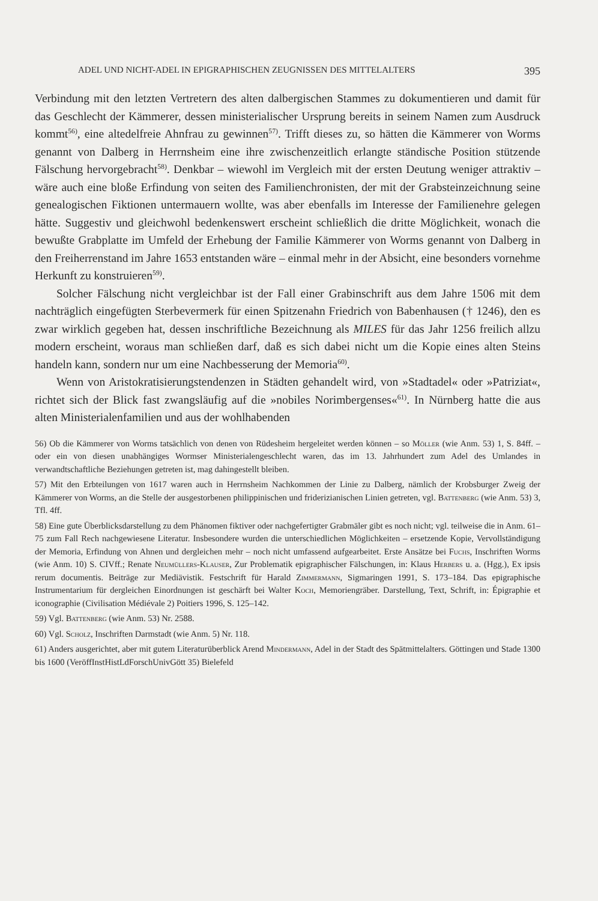ADEL UND NICHT-ADEL IN EPIGRAPHISCHEN ZEUGNISSEN DES MITTELALTERS 395
Verbindung mit den letzten Vertretern des alten dalbergischen Stammes zu dokumentieren und damit für das Geschlecht der Kämmerer, dessen ministerialischer Ursprung bereits in seinem Namen zum Ausdruck kommt<sup>56)</sup>, eine altedelfreie Ahnfrau zu gewinnen<sup>57)</sup>. Trifft dieses zu, so hätten die Kämmerer von Worms genannt von Dalberg in Herrnsheim eine ihre zwischenzeitlich erlangte ständische Position stützende Fälschung hervorgebracht<sup>58)</sup>. Denkbar – wiewohl im Vergleich mit der ersten Deutung weniger attraktiv – wäre auch eine bloße Erfindung von seiten des Familienchronisten, der mit der Grabsteinzeichnung seine genealogischen Fiktionen untermauern wollte, was aber ebenfalls im Interesse der Familienehre gelegen hätte. Suggestiv und gleichwohl bedenkenswert erscheint schließlich die dritte Möglichkeit, wonach die bewußte Grabplatte im Umfeld der Erhebung der Familie Kämmerer von Worms genannt von Dalberg in den Freiherrenstand im Jahre 1653 entstanden wäre – einmal mehr in der Absicht, eine besonders vornehme Herkunft zu konstruieren<sup>59)</sup>.
Solcher Fälschung nicht vergleichbar ist der Fall einer Grabinschrift aus dem Jahre 1506 mit dem nachträglich eingefügten Sterbevermerk für einen Spitzenahn Friedrich von Babenhausen († 1246), den es zwar wirklich gegeben hat, dessen inschriftliche Bezeichnung als MILES für das Jahr 1256 freilich allzu modern erscheint, woraus man schließen darf, daß es sich dabei nicht um die Kopie eines alten Steins handeln kann, sondern nur um eine Nachbesserung der Memoria<sup>60)</sup>.
Wenn von Aristokratisierungstendenzen in Städten gehandelt wird, von »Stadtadel« oder »Patriziat«, richtet sich der Blick fast zwangsläufig auf die »nobiles Norimbergenses«<sup>61)</sup>. In Nürnberg hatte die aus alten Ministerialenfamilien und aus der wohlhabenden
56) Ob die Kämmerer von Worms tatsächlich von denen von Rüdesheim hergeleitet werden können – so Möller (wie Anm. 53) 1, S. 84ff. – oder ein von diesen unabhängiges Wormser Ministerialengeschlecht waren, das im 13. Jahrhundert zum Adel des Umlandes in verwandtschaftliche Beziehungen getreten ist, mag dahingestellt bleiben.
57) Mit den Erbteilungen von 1617 waren auch in Herrnsheim Nachkommen der Linie zu Dalberg, nämlich der Krobsburger Zweig der Kämmerer von Worms, an die Stelle der ausgestorbenen philippinischen und friderizianischen Linien getreten, vgl. Battenberg (wie Anm. 53) 3, Tfl. 4ff.
58) Eine gute Überblicksdarstellung zu dem Phänomen fiktiver oder nachgefertigter Grabmäler gibt es noch nicht; vgl. teilweise die in Anm. 61–75 zum Fall Rech nachgewiesene Literatur. Insbesondere wurden die unterschiedlichen Möglichkeiten – ersetzende Kopie, Vervollständigung der Memoria, Erfindung von Ahnen und dergleichen mehr – noch nicht umfassend aufgearbeitet. Erste Ansätze bei Fuchs, Inschriften Worms (wie Anm. 10) S. CIVff.; Renate Neumüllers-Klauser, Zur Problematik epigraphischer Fälschungen, in: Klaus Herbers u. a. (Hgg.), Ex ipsis rerum documentis. Beiträge zur Mediävistik. Festschrift für Harald Zimmermann, Sigmaringen 1991, S. 173–184. Das epigraphische Instrumentarium für dergleichen Einordnungen ist geschärft bei Walter Koch, Memoriengräber. Darstellung, Text, Schrift, in: Épigraphie et iconographie (Civilisation Médiévale 2) Poitiers 1996, S. 125–142.
59) Vgl. Battenberg (wie Anm. 53) Nr. 2588.
60) Vgl. Scholz, Inschriften Darmstadt (wie Anm. 5) Nr. 118.
61) Anders ausgerichtet, aber mit gutem Literaturüberblick Arend Mindermann, Adel in der Stadt des Spätmittelalters. Göttingen und Stade 1300 bis 1600 (VeröffInstHistLdForschUnivGött 35) Bielefeld